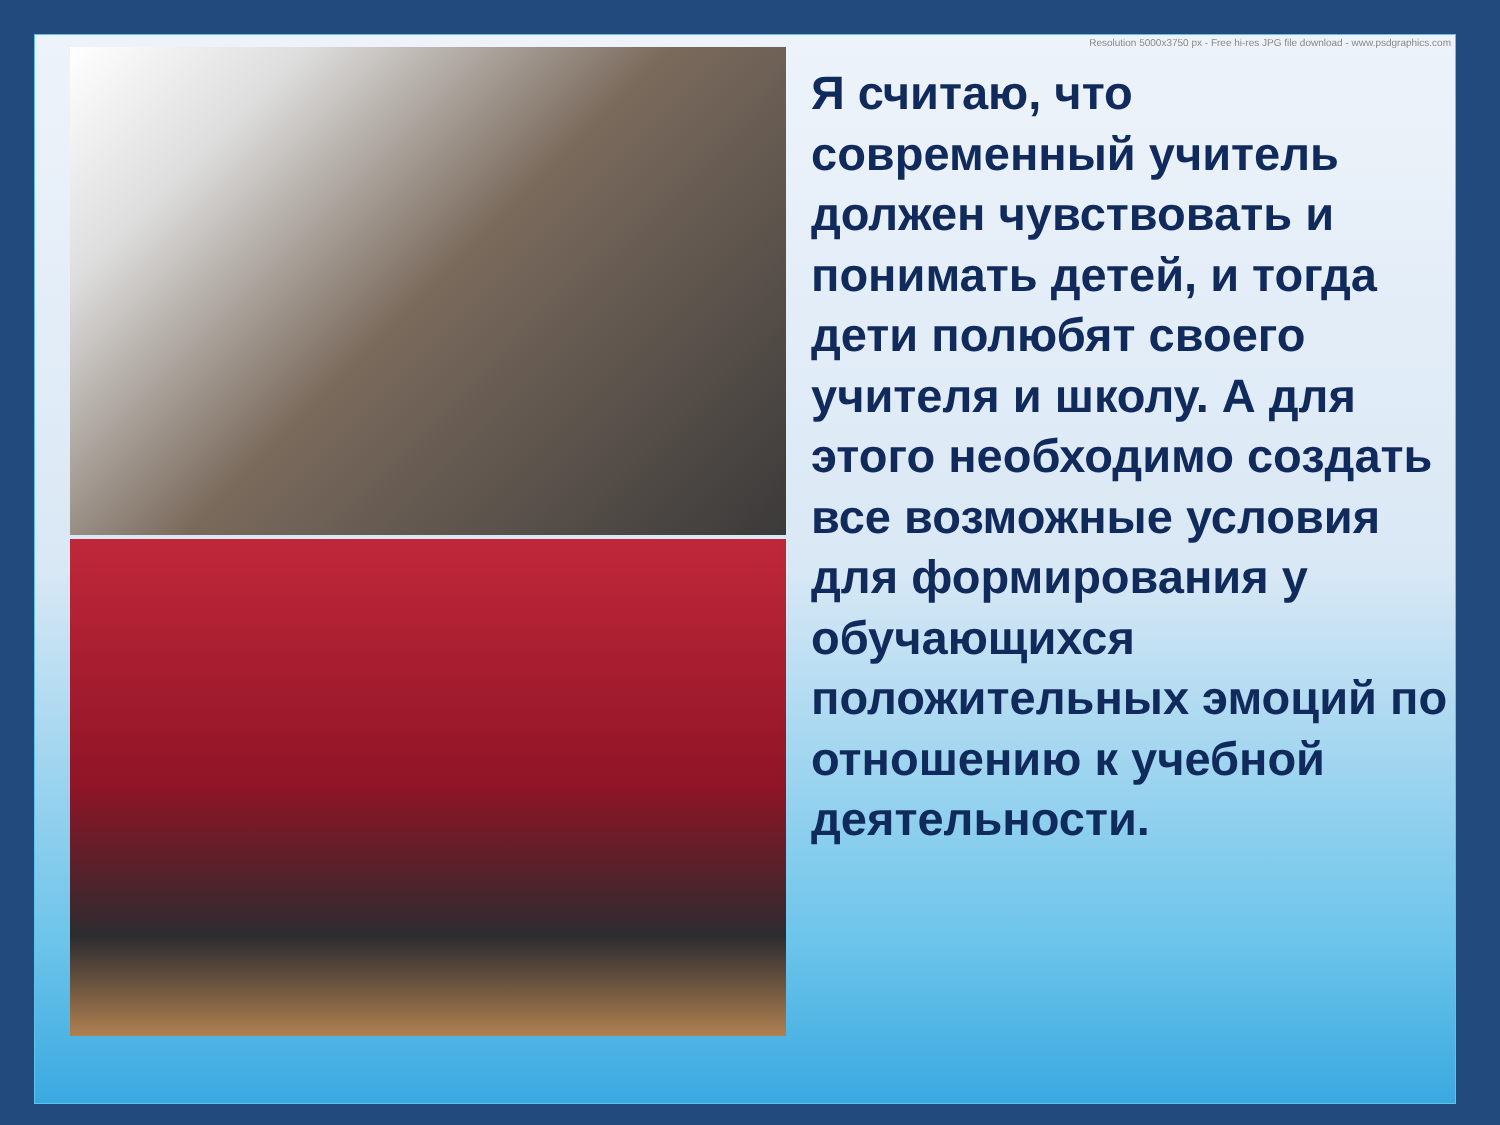Resolution 5000x3750 px - Free hi-res JPG file download - www.psdgraphics.com
Я считаю, что современный учитель должен чувствовать и понимать детей, и тогда дети полюбят своего учителя и школу. А для этого необходимо создать все возможные условия для формирования у обучающихся положительных эмоций по отношению к учебной деятельности.